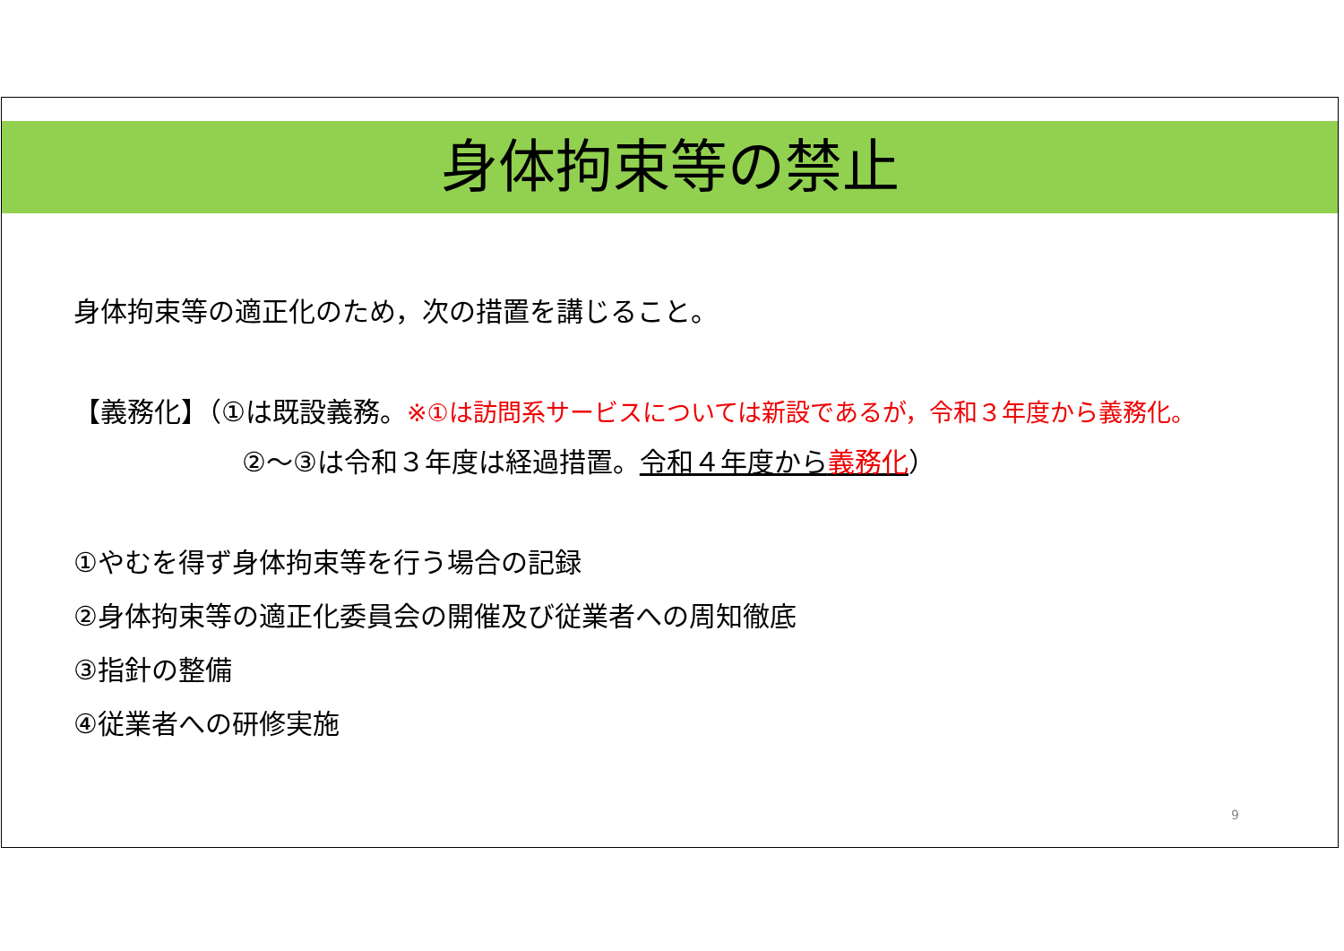身体拘束等の禁止
身体拘束等の適正化のため，次の措置を講じること。
【義務化】（①は既設義務。※①は訪問系サービスについては新設であるが，令和３年度から義務化。
②～③は令和３年度は経過措置。令和４年度から義務化）
①やむを得ず身体拘束等を行う場合の記録
②身体拘束等の適正化委員会の開催及び従業者への周知徹底
③指針の整備
④従業者への研修実施
9